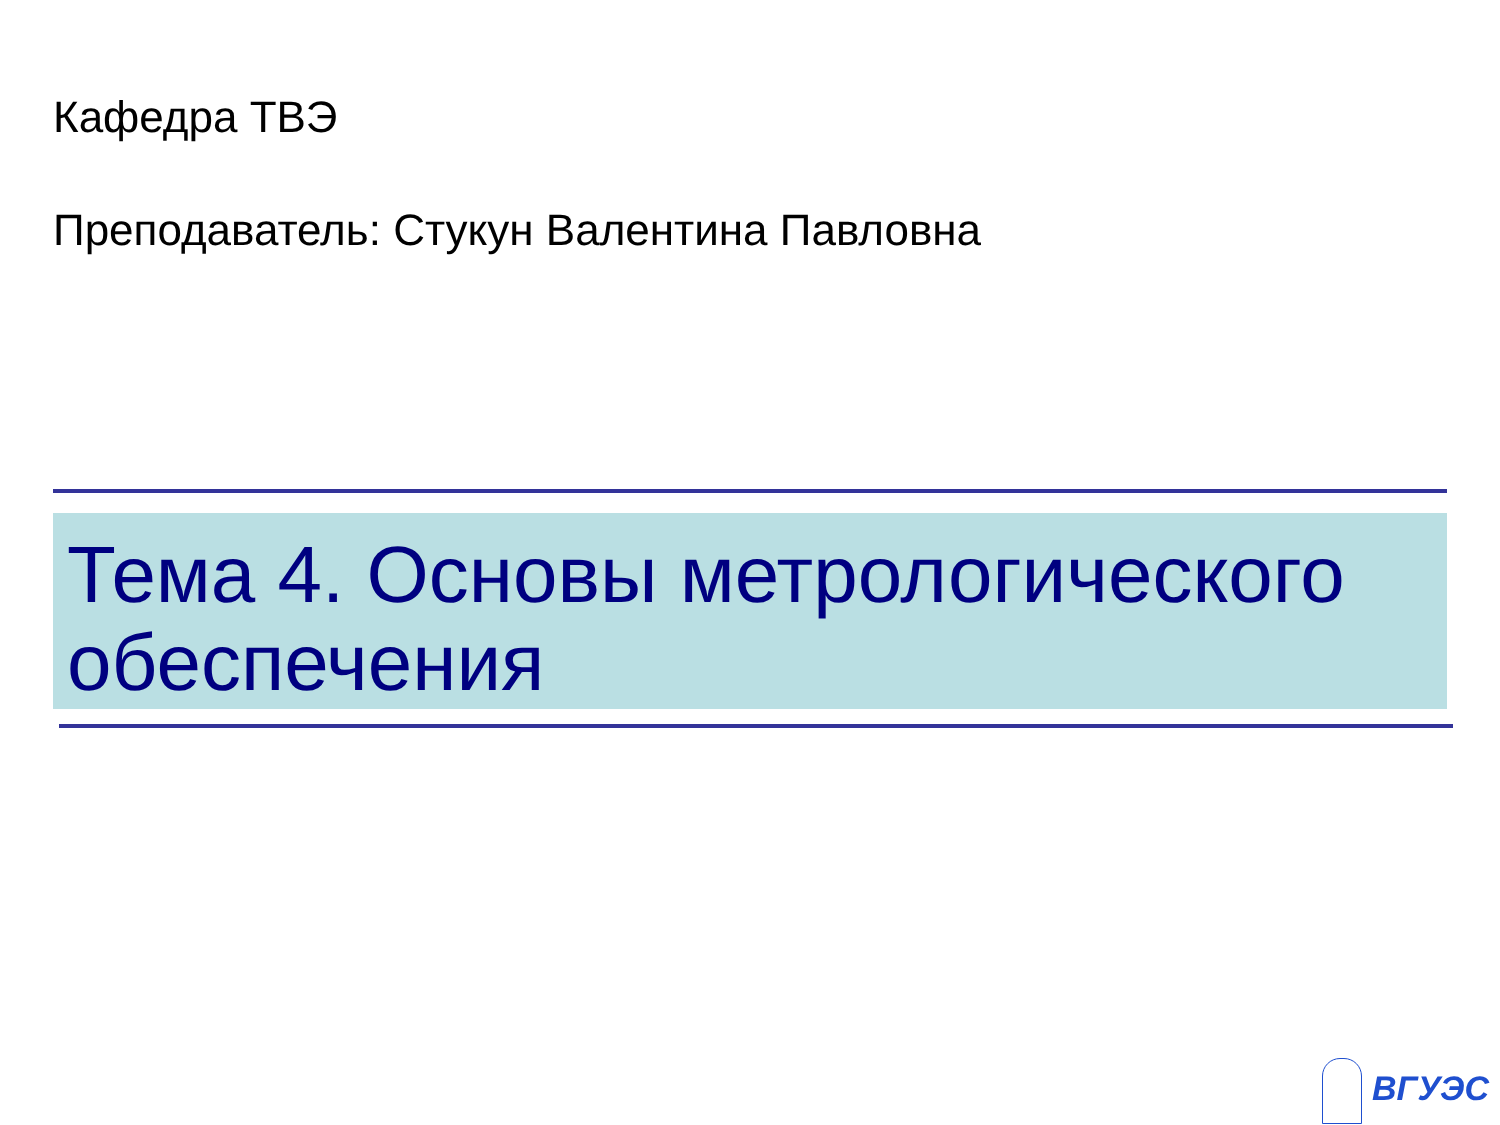Кафедра ТВЭ
Преподаватель: Стукун Валентина Павловна
Тема 4. Основы метрологического обеспечения
ВГУЭС